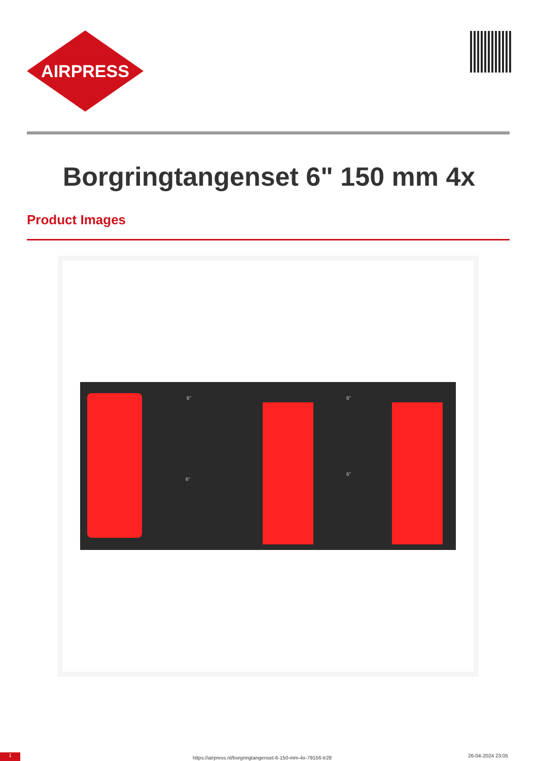AIRPRESS
Borgringtangenset 6" 150 mm 4x
Product Images
6"
6"
6"
6"
1
https://airpress.nl/borgringtangenset-6-150-mm-4x-79156-tr28
26-04-2024 23:05